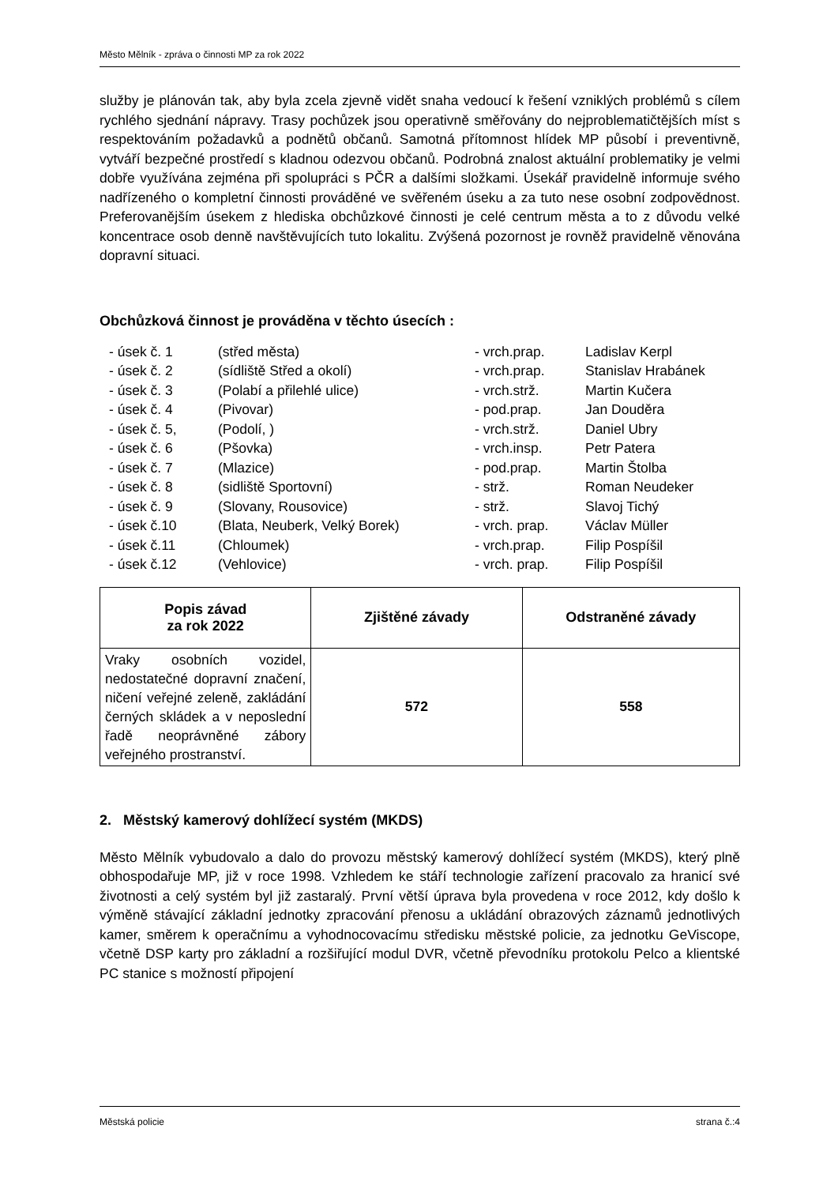Město Mělník - zpráva o činnosti MP za rok 2022
služby je plánován tak, aby byla zcela zjevně vidět snaha vedoucí k řešení vzniklých problémů s cílem rychlého sjednání nápravy. Trasy pochůzek jsou operativně směřovány do nejproblematičtějších míst s respektováním požadavků a podnětů občanů. Samotná přítomnost hlídek MP působí i preventivně, vytváří bezpečné prostředí s kladnou odezvou občanů. Podrobná znalost aktuální problematiky je velmi dobře využívána zejména při spolupráci s PČR a dalšími složkami. Úsekář pravidelně informuje svého nadřízeného o kompletní činnosti prováděné ve svěřeném úseku a za tuto nese osobní zodpovědnost. Preferovanějším úsekem z hlediska obchůzkové činnosti je celé centrum města a to z důvodu velké koncentrace osob denně navštěvujících tuto lokalitu. Zvýšená pozornost je rovněž pravidelně věnována dopravní situaci.
Obchůzková činnost je prováděna v těchto úsecích :
- úsek č. 1 (střed města) - vrch.prap. Ladislav Kerpl
- úsek č. 2 (sídliště Střed a okolí) - vrch.prap. Stanislav Hrabánek
- úsek č. 3 (Polabí a přilehlé ulice) - vrch.strž. Martin Kučera
- úsek č. 4 (Pivovar) - pod.prap. Jan Douděra
- úsek č. 5, (Podolí, ) - vrch.strž. Daniel Ubry
- úsek č. 6 (Pšovka) - vrch.insp. Petr Patera
- úsek č. 7 (Mlazice) - pod.prap. Martin Štolba
- úsek č. 8 (sidliště Sportovní) - strž. Roman Neudeker
- úsek č. 9 (Slovany, Rousovice) - strž. Slavoj Tichý
- úsek č.10 (Blata, Neuberk, Velký Borek) - vrch. prap. Václav Müller
- úsek č.11 (Chloumek) - vrch.prap. Filip Pospíšil
- úsek č.12 (Vehlovice) - vrch. prap. Filip Pospíšil
| Popis závad za rok 2022 | Zjištěné závady | Odstraněné závady |
| --- | --- | --- |
| Vraky osobních vozidel, nedostatečné dopravní značení, ničení veřejné zeleně, zakládání černých skládek a v neposlední řadě neoprávněné zábory veřejného prostranství. | 572 | 558 |
2. Městský kamerový dohlížecí systém (MKDS)
Město Mělník vybudovalo a dalo do provozu městský kamerový dohlížecí systém (MKDS), který plně obhospodařuje MP, již v roce 1998. Vzhledem ke stáří technologie zařízení pracovalo za hranicí své životnosti a celý systém byl již zastaralý. První větší úprava byla provedena v roce 2012, kdy došlo k výměně stávající základní jednotky zpracování přenosu a ukládání obrazových záznamů jednotlivých kamer, směrem k operačnímu a vyhodnocovacímu středisku městské policie, za jednotku GeViscope, včetně DSP karty pro základní a rozšiřující modul DVR, včetně převodníku protokolu Pelco a klientské PC stanice s možností připojení
Městská policie strana č.:4